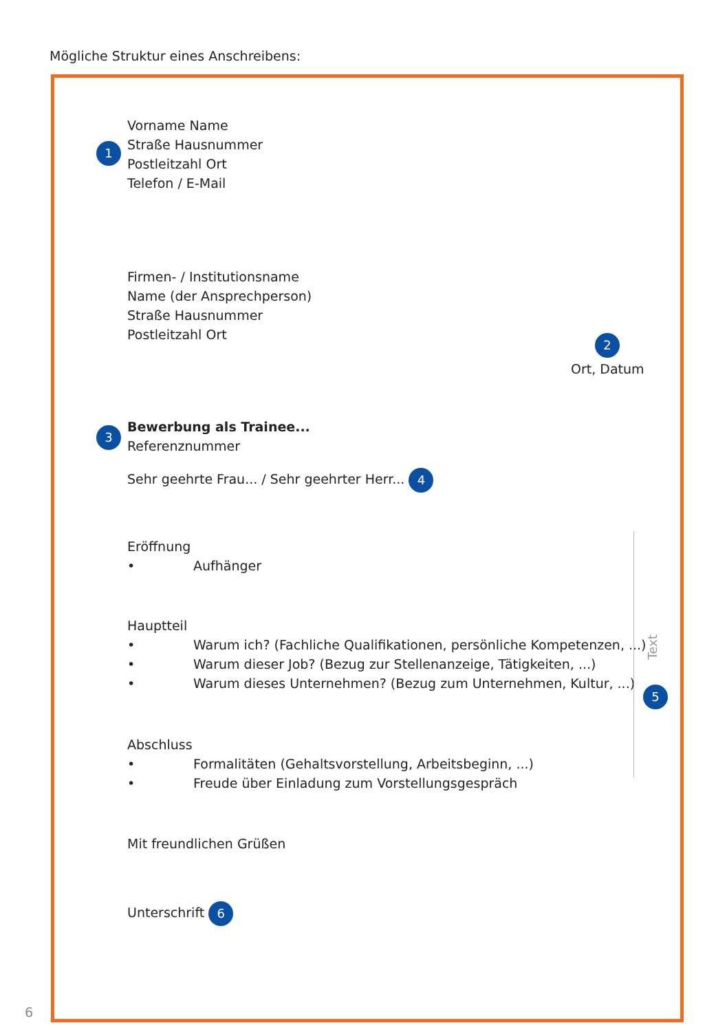Mögliche Struktur eines Anschreibens:
1
Vorname Name
Straße Hausnummer
Postleitzahl Ort
Telefon / E-Mail
Firmen- / Institutionsname
Name (der Ansprechperson)
Straße Hausnummer
Postleitzahl Ort
2
Ort, Datum
3
Bewerbung als Trainee...
Referenznummer
Sehr geehrte Frau... / Sehr geehrter Herr... 4
Eröffnung
• Aufhänger
Hauptteil
• Warum ich? (Fachliche Qualifikationen, persönliche Kompetenzen, ...)
• Warum dieser Job? (Bezug zur Stellenanzeige, Tätigkeiten, ...)
• Warum dieses Unternehmen? (Bezug zum Unternehmen, Kultur, ...)
Text
5
Abschluss
• Formalitäten (Gehaltsvorstellung, Arbeitsbeginn, ...)
• Freude über Einladung zum Vorstellungsgespräch
Mit freundlichen Grüßen
Unterschrift 6
6